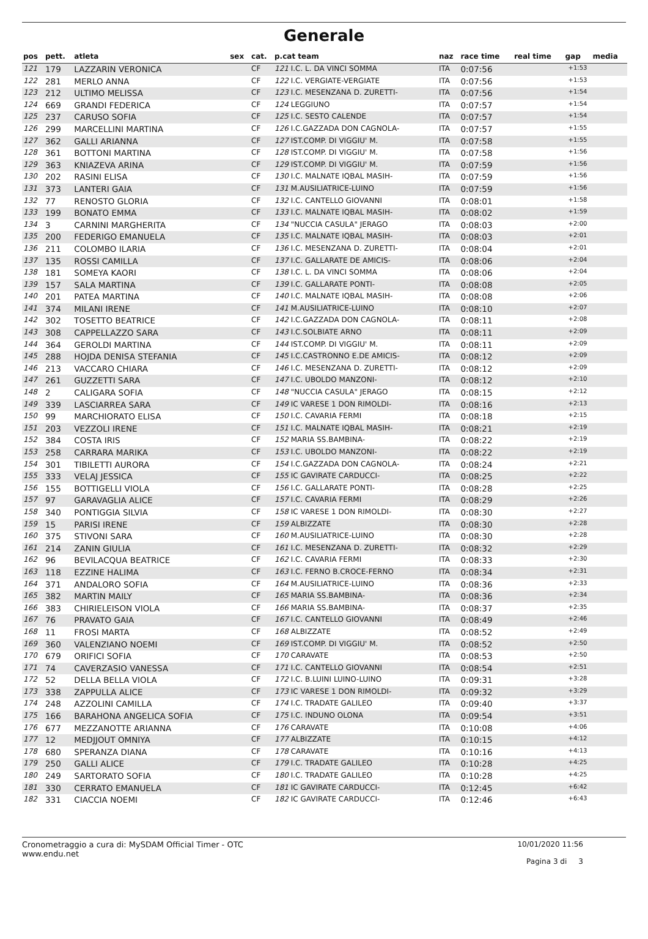Generale
| pos | pett. | atleta | sex | cat. | p.cat team | naz | race time | real time | gap | media |
| --- | --- | --- | --- | --- | --- | --- | --- | --- | --- | --- |
| 121 | 179 | LAZZARIN VERONICA | | CF | 121 I.C. L. DA VINCI SOMMA | ITA | 0:07:56 | | +1:53 | |
| 122 | 281 | MERLO ANNA | | CF | 122 I.C. VERGIATE-VERGIATE | ITA | 0:07:56 | | +1:53 | |
| 123 | 212 | ULTIMO MELISSA | | CF | 123 I.C. MESENZANA D. ZURETTI- | ITA | 0:07:56 | | +1:54 | |
| 124 | 669 | GRANDI FEDERICA | | CF | 124 LEGGIUNO | ITA | 0:07:57 | | +1:54 | |
| 125 | 237 | CARUSO SOFIA | | CF | 125 I.C. SESTO CALENDE | ITA | 0:07:57 | | +1:54 | |
| 126 | 299 | MARCELLINI MARTINA | | CF | 126 I.C.GAZZADA DON CAGNOLA- | ITA | 0:07:57 | | +1:55 | |
| 127 | 362 | GALLI ARIANNA | | CF | 127 IST.COMP. DI VIGGIU' M. | ITA | 0:07:58 | | +1:55 | |
| 128 | 361 | BOTTONI MARTINA | | CF | 128 IST.COMP. DI VIGGIU' M. | ITA | 0:07:58 | | +1:56 | |
| 129 | 363 | KNIAZEVA ARINA | | CF | 129 IST.COMP. DI VIGGIU' M. | ITA | 0:07:59 | | +1:56 | |
| 130 | 202 | RASINI ELISA | | CF | 130 I.C. MALNATE IQBAL MASIH- | ITA | 0:07:59 | | +1:56 | |
| 131 | 373 | LANTERI GAIA | | CF | 131 M.AUSILIATRICE-LUINO | ITA | 0:07:59 | | +1:56 | |
| 132 | 77 | RENOSTO GLORIA | | CF | 132 I.C. CANTELLO GIOVANNI | ITA | 0:08:01 | | +1:58 | |
| 133 | 199 | BONATO EMMA | | CF | 133 I.C. MALNATE IQBAL MASIH- | ITA | 0:08:02 | | +1:59 | |
| 134 | 3 | CARNINI MARGHERITA | | CF | 134 "NUCCIA CASULA" JERAGO | ITA | 0:08:03 | | +2:00 | |
| 135 | 200 | FEDERIGO EMANUELA | | CF | 135 I.C. MALNATE IQBAL MASIH- | ITA | 0:08:03 | | +2:01 | |
| 136 | 211 | COLOMBO ILARIA | | CF | 136 I.C. MESENZANA D. ZURETTI- | ITA | 0:08:04 | | +2:01 | |
| 137 | 135 | ROSSI CAMILLA | | CF | 137 I.C. GALLARATE DE AMICIS- | ITA | 0:08:06 | | +2:04 | |
| 138 | 181 | SOMEYA KAORI | | CF | 138 I.C. L. DA VINCI SOMMA | ITA | 0:08:06 | | +2:04 | |
| 139 | 157 | SALA MARTINA | | CF | 139 I.C. GALLARATE PONTI- | ITA | 0:08:08 | | +2:05 | |
| 140 | 201 | PATEA MARTINA | | CF | 140 I.C. MALNATE IQBAL MASIH- | ITA | 0:08:08 | | +2:06 | |
| 141 | 374 | MILANI IRENE | | CF | 141 M.AUSILIATRICE-LUINO | ITA | 0:08:10 | | +2:07 | |
| 142 | 302 | TOSETTO BEATRICE | | CF | 142 I.C.GAZZADA DON CAGNOLA- | ITA | 0:08:11 | | +2:08 | |
| 143 | 308 | CAPPELLAZZO SARA | | CF | 143 I.C.SOLBIATE ARNO | ITA | 0:08:11 | | +2:09 | |
| 144 | 364 | GEROLDI MARTINA | | CF | 144 IST.COMP. DI VIGGIU' M. | ITA | 0:08:11 | | +2:09 | |
| 145 | 288 | HOJDA DENISA STEFANIA | | CF | 145 I.C.CASTRONNO E.DE AMICIS- | ITA | 0:08:12 | | +2:09 | |
| 146 | 213 | VACCARO CHIARA | | CF | 146 I.C. MESENZANA D. ZURETTI- | ITA | 0:08:12 | | +2:09 | |
| 147 | 261 | GUZZETTI SARA | | CF | 147 I.C. UBOLDO MANZONI- | ITA | 0:08:12 | | +2:10 | |
| 148 | 2 | CALIGARA SOFIA | | CF | 148 "NUCCIA CASULA" JERAGO | ITA | 0:08:15 | | +2:12 | |
| 149 | 339 | LASCIARREA SARA | | CF | 149 IC VARESE 1 DON RIMOLDI- | ITA | 0:08:16 | | +2:13 | |
| 150 | 99 | MARCHIORATO ELISA | | CF | 150 I.C. CAVARIA FERMI | ITA | 0:08:18 | | +2:15 | |
| 151 | 203 | VEZZOLI IRENE | | CF | 151 I.C. MALNATE IQBAL MASIH- | ITA | 0:08:21 | | +2:19 | |
| 152 | 384 | COSTA IRIS | | CF | 152 MARIA SS.BAMBINA- | ITA | 0:08:22 | | +2:19 | |
| 153 | 258 | CARRARA MARIKA | | CF | 153 I.C. UBOLDO MANZONI- | ITA | 0:08:22 | | +2:19 | |
| 154 | 301 | TIBILETTI AURORA | | CF | 154 I.C.GAZZADA DON CAGNOLA- | ITA | 0:08:24 | | +2:21 | |
| 155 | 333 | VELAJ JESSICA | | CF | 155 IC GAVIRATE CARDUCCI- | ITA | 0:08:25 | | +2:22 | |
| 156 | 155 | BOTTIGELLI VIOLA | | CF | 156 I.C. GALLARATE PONTI- | ITA | 0:08:28 | | +2:25 | |
| 157 | 97 | GARAVAGLIA ALICE | | CF | 157 I.C. CAVARIA FERMI | ITA | 0:08:29 | | +2:26 | |
| 158 | 340 | PONTIGGIA SILVIA | | CF | 158 IC VARESE 1 DON RIMOLDI- | ITA | 0:08:30 | | +2:27 | |
| 159 | 15 | PARISI IRENE | | CF | 159 ALBIZZATE | ITA | 0:08:30 | | +2:28 | |
| 160 | 375 | STIVONI SARA | | CF | 160 M.AUSILIATRICE-LUINO | ITA | 0:08:30 | | +2:28 | |
| 161 | 214 | ZANIN GIULIA | | CF | 161 I.C. MESENZANA D. ZURETTI- | ITA | 0:08:32 | | +2:29 | |
| 162 | 96 | BEVILACQUA BEATRICE | | CF | 162 I.C. CAVARIA FERMI | ITA | 0:08:33 | | +2:30 | |
| 163 | 118 | EZZINE HALIMA | | CF | 163 I.C. FERNO B.CROCE-FERNO | ITA | 0:08:34 | | +2:31 | |
| 164 | 371 | ANDALORO SOFIA | | CF | 164 M.AUSILIATRICE-LUINO | ITA | 0:08:36 | | +2:33 | |
| 165 | 382 | MARTIN MAILY | | CF | 165 MARIA SS.BAMBINA- | ITA | 0:08:36 | | +2:34 | |
| 166 | 383 | CHIRIELEISON VIOLA | | CF | 166 MARIA SS.BAMBINA- | ITA | 0:08:37 | | +2:35 | |
| 167 | 76 | PRAVATO GAIA | | CF | 167 I.C. CANTELLO GIOVANNI | ITA | 0:08:49 | | +2:46 | |
| 168 | 11 | FROSI MARTA | | CF | 168 ALBIZZATE | ITA | 0:08:52 | | +2:49 | |
| 169 | 360 | VALENZIANO NOEMI | | CF | 169 IST.COMP. DI VIGGIU' M. | ITA | 0:08:52 | | +2:50 | |
| 170 | 679 | ORIFICI SOFIA | | CF | 170 CARAVATE | ITA | 0:08:53 | | +2:50 | |
| 171 | 74 | CAVERZASIO VANESSA | | CF | 171 I.C. CANTELLO GIOVANNI | ITA | 0:08:54 | | +2:51 | |
| 172 | 52 | DELLA BELLA VIOLA | | CF | 172 I.C. B.LUINI LUINO-LUINO | ITA | 0:09:31 | | +3:28 | |
| 173 | 338 | ZAPPULLA ALICE | | CF | 173 IC VARESE 1 DON RIMOLDI- | ITA | 0:09:32 | | +3:29 | |
| 174 | 248 | AZZOLINI CAMILLA | | CF | 174 I.C. TRADATE GALILEO | ITA | 0:09:40 | | +3:37 | |
| 175 | 166 | BARAHONA ANGELICA SOFIA | | CF | 175 I.C. INDUNO OLONA | ITA | 0:09:54 | | +3:51 | |
| 176 | 677 | MEZZANOTTE ARIANNA | | CF | 176 CARAVATE | ITA | 0:10:08 | | +4:06 | |
| 177 | 12 | MEDJJOUT OMNIYA | | CF | 177 ALBIZZATE | ITA | 0:10:15 | | +4:12 | |
| 178 | 680 | SPERANZA DIANA | | CF | 178 CARAVATE | ITA | 0:10:16 | | +4:13 | |
| 179 | 250 | GALLI ALICE | | CF | 179 I.C. TRADATE GALILEO | ITA | 0:10:28 | | +4:25 | |
| 180 | 249 | SARTORATO SOFIA | | CF | 180 I.C. TRADATE GALILEO | ITA | 0:10:28 | | +4:25 | |
| 181 | 330 | CERRATO EMANUELA | | CF | 181 IC GAVIRATE CARDUCCI- | ITA | 0:12:45 | | +6:42 | |
| 182 | 331 | CIACCIA NOEMI | | CF | 182 IC GAVIRATE CARDUCCI- | ITA | 0:12:46 | | +6:43 | |
Cronometraggio a cura di: MySDAM Official Timer - OTC
www.endu.net
10/01/2020 11:56
Pagina 3 di 3